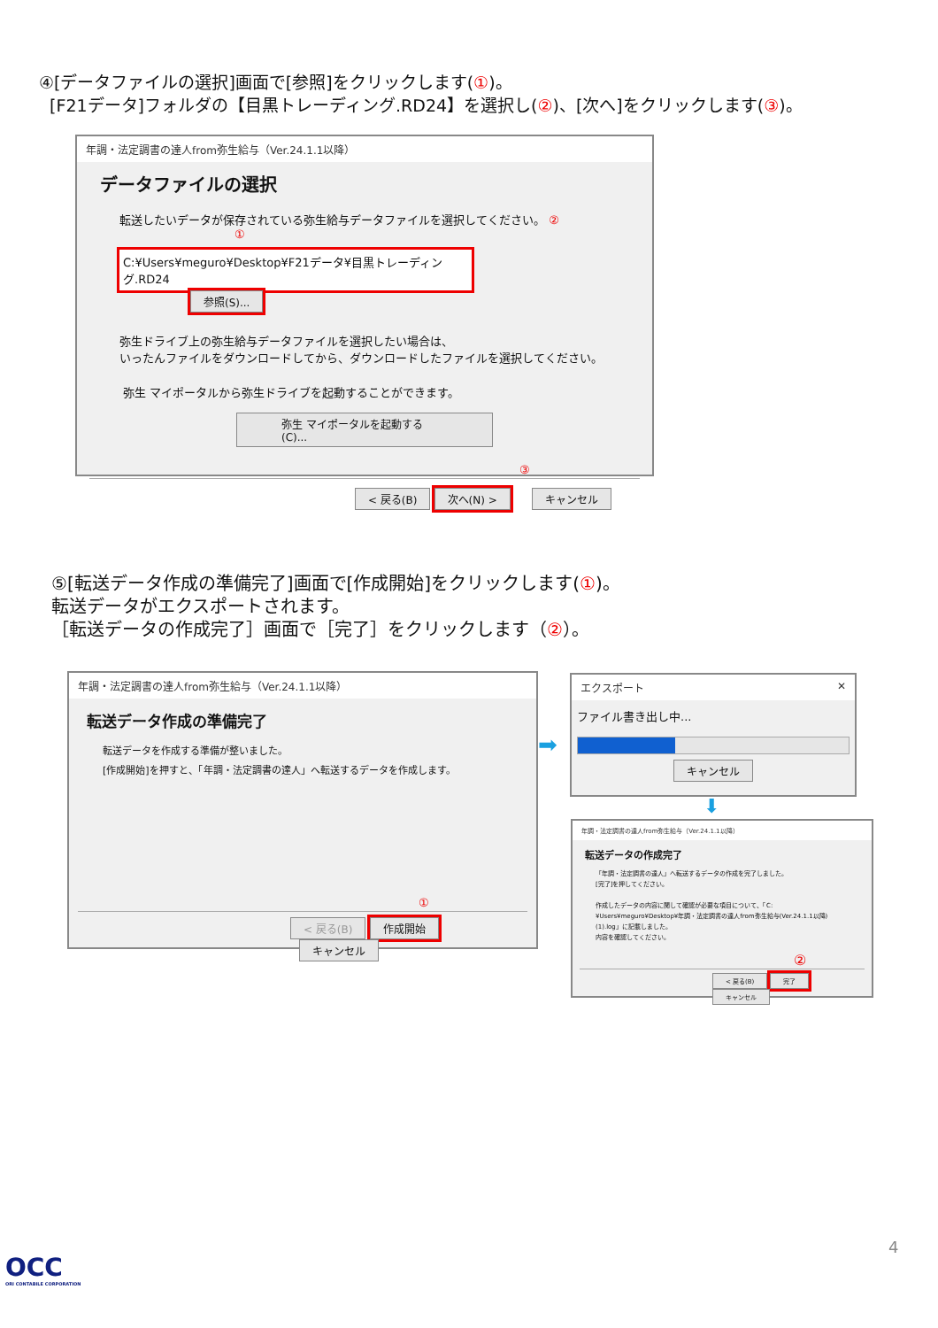④[データファイルの選択]画面で[参照]をクリックします(①)。
[F21データ]フォルダの【目黒トレーディング.RD24】を選択し(②)、[次へ]をクリックします(③)。
年調・法定調書の達人from弥生給与（Ver.24.1.1以降）
データファイルの選択
転送したいデータが保存されている弥生給与データファイルを選択してください。 ② ①
C:¥Users¥meguro¥Desktop¥F21データ¥目黒トレーディング.RD24 参照(S)...
弥生ドライブ上の弥生給与データファイルを選択したい場合は、
いったんファイルをダウンロードしてから、ダウンロードしたファイルを選択してください。
弥生 マイポータルから弥生ドライブを起動することができます。
弥生 マイポータルを起動する(C)...
③
< 戻る(B) 次へ(N) > キャンセル
⑤[転送データ作成の準備完了]画面で[作成開始]をクリックします(①)。
転送データがエクスポートされます。
［転送データの作成完了］画面で［完了］をクリックします（②）。
年調・法定調書の達人from弥生給与（Ver.24.1.1以降）
転送データ作成の準備完了
転送データを作成する準備が整いました。
[作成開始]を押すと、「年調・法定調書の達人」へ転送するデータを作成します。
①
< 戻る(B) 作成開始 キャンセル
➡
エクスポート ✕
ファイル書き出し中...
キャンセル
⬇
年調・法定調書の達人from弥生給与（Ver.24.1.1以降）
転送データの作成完了
「年調・法定調書の達人」へ転送するデータの作成を完了しました。
[完了]を押してください。
作成したデータの内容に関して確認が必要な項目について、「C:¥Users¥meguro¥Desktop¥年調・法定調書の達人from弥生給与(Ver.24.1.1以降)(1).log」に記載しました。
内容を確認してください。
②
< 戻る(B) 完了 キャンセル
4
OCC
ORI CONTABILE CORPORATION